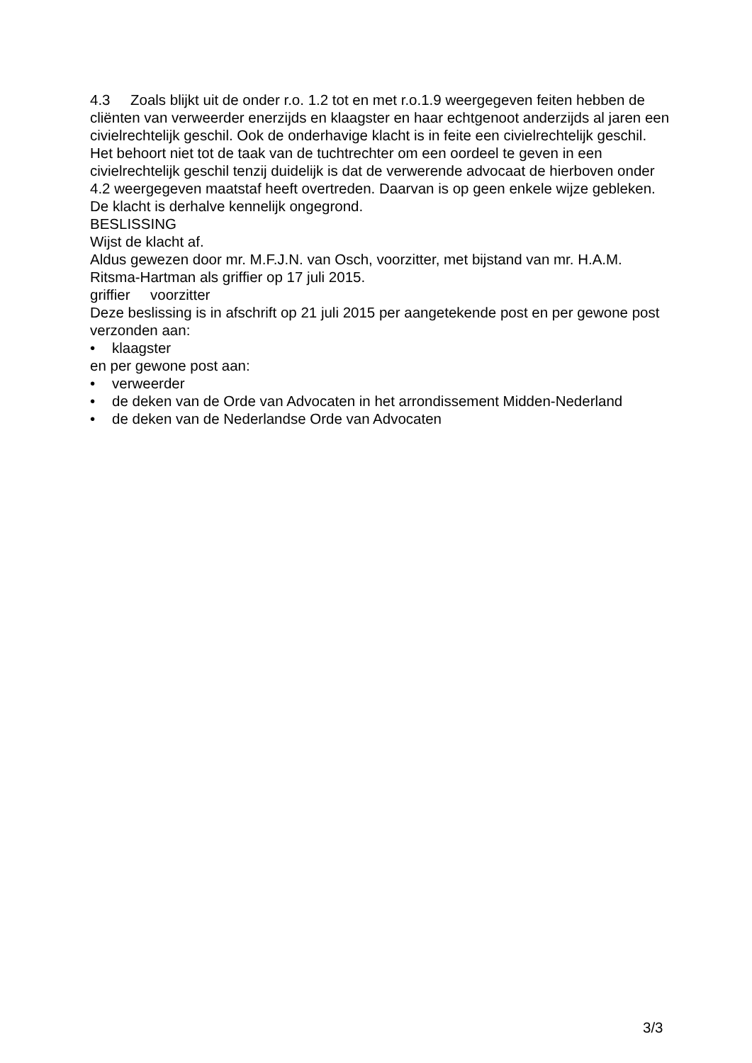4.3 Zoals blijkt uit de onder r.o. 1.2 tot en met r.o.1.9 weergegeven feiten hebben de cliënten van verweerder enerzijds en klaagster en haar echtgenoot anderzijds al jaren een civielrechtelijk geschil. Ook de onderhavige klacht is in feite een civielrechtelijk geschil. Het behoort niet tot de taak van de tuchtrechter om een oordeel te geven in een civielrechtelijk geschil tenzij duidelijk is dat de verwerende advocaat de hierboven onder 4.2 weergegeven maatstaf heeft overtreden. Daarvan is op geen enkele wijze gebleken. De klacht is derhalve kennelijk ongegrond.
BESLISSING
Wijst de klacht af.
Aldus gewezen door mr. M.F.J.N. van Osch, voorzitter, met bijstand van mr. H.A.M. Ritsma-Hartman als griffier op 17 juli 2015.
griffier voorzitter
Deze beslissing is in afschrift op 21 juli 2015 per aangetekende post en per gewone post verzonden aan:
• klaagster
en per gewone post aan:
• verweerder
• de deken van de Orde van Advocaten in het arrondissement Midden-Nederland
• de deken van de Nederlandse Orde van Advocaten
3/3